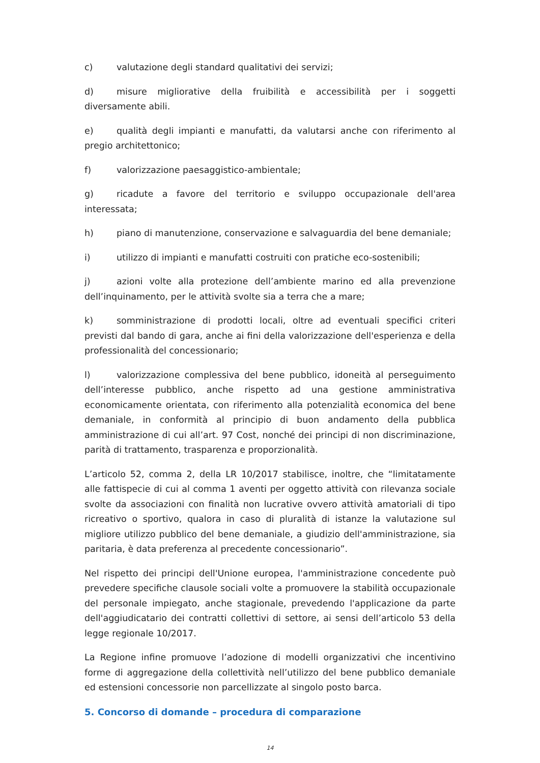c) valutazione degli standard qualitativi dei servizi;
d) misure migliorative della fruibilità e accessibilità per i soggetti diversamente abili.
e) qualità degli impianti e manufatti, da valutarsi anche con riferimento al pregio architettonico;
f) valorizzazione paesaggistico-ambientale;
g) ricadute a favore del territorio e sviluppo occupazionale dell'area interessata;
h) piano di manutenzione, conservazione e salvaguardia del bene demaniale;
i) utilizzo di impianti e manufatti costruiti con pratiche eco-sostenibili;
j) azioni volte alla protezione dell’ambiente marino ed alla prevenzione dell’inquinamento, per le attività svolte sia a terra che a mare;
k) somministrazione di prodotti locali, oltre ad eventuali specifici criteri previsti dal bando di gara, anche ai fini della valorizzazione dell'esperienza e della professionalità del concessionario;
l) valorizzazione complessiva del bene pubblico, idoneità al perseguimento dell’interesse pubblico, anche rispetto ad una gestione amministrativa economicamente orientata, con riferimento alla potenzialità economica del bene demaniale, in conformità al principio di buon andamento della pubblica amministrazione di cui all’art. 97 Cost, nonché dei principi di non discriminazione, parità di trattamento, trasparenza e proporzionalità.
L’articolo 52, comma 2, della LR 10/2017 stabilisce, inoltre, che “limitatamente alle fattispecie di cui al comma 1 aventi per oggetto attività con rilevanza sociale svolte da associazioni con finalità non lucrative ovvero attività amatoriali di tipo ricreativo o sportivo, qualora in caso di pluralità di istanze la valutazione sul migliore utilizzo pubblico del bene demaniale, a giudizio dell'amministrazione, sia paritaria, è data preferenza al precedente concessionario”.
Nel rispetto dei principi dell'Unione europea, l'amministrazione concedente può prevedere specifiche clausole sociali volte a promuovere la stabilità occupazionale del personale impiegato, anche stagionale, prevedendo l'applicazione da parte dell'aggiudicatario dei contratti collettivi di settore, ai sensi dell’articolo 53 della legge regionale 10/2017.
La Regione infine promuove l’adozione di modelli organizzativi che incentivino forme di aggregazione della collettività nell’utilizzo del bene pubblico demaniale ed estensioni concessorie non parcellizzate al singolo posto barca.
5. Concorso di domande – procedura di comparazione
14